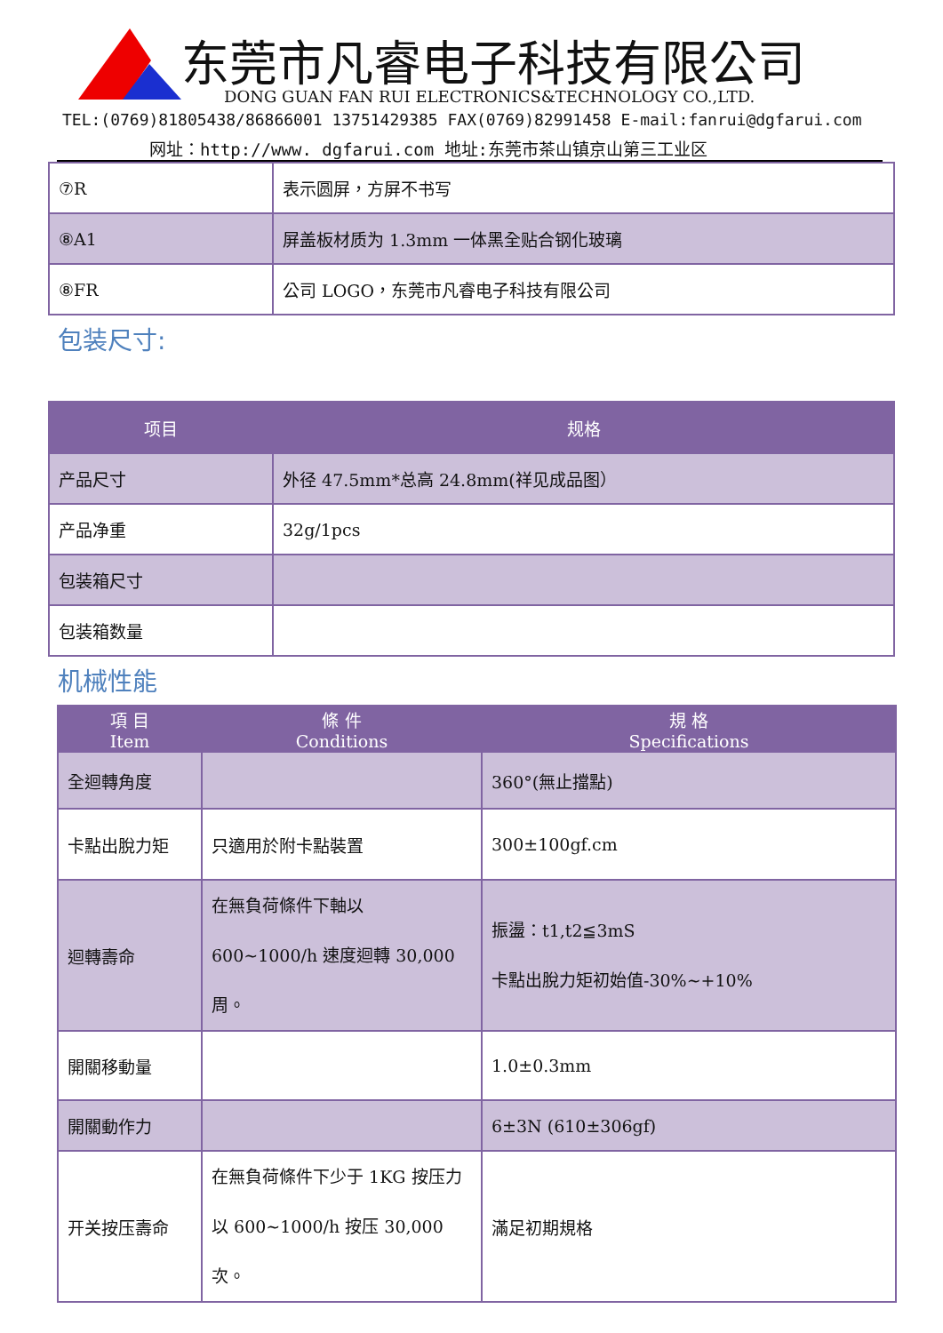东莞市凡睿电子科技有限公司
DONG GUAN FAN RUI ELECTRONICS&TECHNOLOGY CO.,LTD.
TEL:(0769)81805438/86866001 13751429385 FAX(0769)82991458 E-mail:fanrui@dgfarui.com
网址：http://www. dgfarui.com 地址:东莞市茶山镇京山第三工业区
| ⑦R | 表示圆屏，方屏不书写 |
| ⑧A1 | 屏盖板材质为 1.3mm 一体黑全贴合钢化玻璃 |
| ⑧FR | 公司 LOGO，东莞市凡睿电子科技有限公司 |
包装尺寸:
| 项目 | 规格 |
| --- | --- |
| 产品尺寸 | 外径 47.5mm*总高 24.8mm(祥见成品图） |
| 产品净重 | 32g/1pcs |
| 包装箱尺寸 | |
| 包装箱数量 | |
机械性能
| 項 目 Item | 條 件 Conditions | 規 格 Specifications |
| --- | --- | --- |
| 全迴轉角度 | | 360°(無止擋點) |
| 卡點出脫力矩 | 只適用於附卡點裝置 | 300±100gf.cm |
| 迴轉壽命 | 在無負荷條件下軸以 600~1000/h 速度迴轉 30,000 周。 | 振盪：t1,t2≦3mS 卡點出脫力矩初始值-30%~+10% |
| 開關移動量 | | 1.0±0.3mm |
| 開關動作力 | | 6±3N (610±306gf) |
| 开关按压壽命 | 在無負荷條件下少于 1KG 按压力以 600~1000/h 按压 30,000 次。 | 滿足初期規格 |